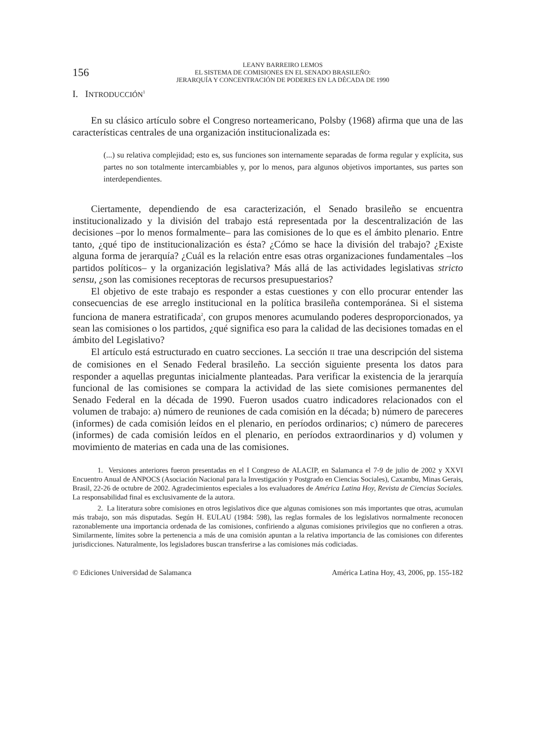156
LEANY BARREIRO LEMOS
EL SISTEMA DE COMISIONES EN EL SENADO BRASILEÑO:
JERARQUÍA Y CONCENTRACIÓN DE PODERES EN LA DÉCADA DE 1990
I. INTRODUCCIÓN<sup>1</sup>
En su clásico artículo sobre el Congreso norteamericano, Polsby (1968) afirma que una de las características centrales de una organización institucionalizada es:
(...) su relativa complejidad; esto es, sus funciones son internamente separadas de forma regular y explícita, sus partes no son totalmente intercambiables y, por lo menos, para algunos objetivos importantes, sus partes son interdependientes.
Ciertamente, dependiendo de esa caracterización, el Senado brasileño se encuentra institucionalizado y la división del trabajo está representada por la descentralización de las decisiones –por lo menos formalmente– para las comisiones de lo que es el ámbito plenario. Entre tanto, ¿qué tipo de institucionalización es ésta? ¿Cómo se hace la división del trabajo? ¿Existe alguna forma de jerarquía? ¿Cuál es la relación entre esas otras organizaciones fundamentales –los partidos políticos– y la organización legislativa? Más allá de las actividades legislativas stricto sensu, ¿son las comisiones receptoras de recursos presupuestarios?
El objetivo de este trabajo es responder a estas cuestiones y con ello procurar entender las consecuencias de ese arreglo institucional en la política brasileña contemporánea. Si el sistema funciona de manera estratificada<sup>2</sup>, con grupos menores acumulando poderes desproporcionados, ya sean las comisiones o los partidos, ¿qué significa eso para la calidad de las decisiones tomadas en el ámbito del Legislativo?
El artículo está estructurado en cuatro secciones. La sección II trae una descripción del sistema de comisiones en el Senado Federal brasileño. La sección siguiente presenta los datos para responder a aquellas preguntas inicialmente planteadas. Para verificar la existencia de la jerarquía funcional de las comisiones se compara la actividad de las siete comisiones permanentes del Senado Federal en la década de 1990. Fueron usados cuatro indicadores relacionados con el volumen de trabajo: a) número de reuniones de cada comisión en la década; b) número de pareceres (informes) de cada comisión leídos en el plenario, en períodos ordinarios; c) número de pareceres (informes) de cada comisión leídos en el plenario, en períodos extraordinarios y d) volumen y movimiento de materias en cada una de las comisiones.
1. Versiones anteriores fueron presentadas en el I Congreso de ALACIP, en Salamanca el 7-9 de julio de 2002 y XXVI Encuentro Anual de ANPOCS (Asociación Nacional para la Investigación y Postgrado en Ciencias Sociales), Caxambu, Minas Gerais, Brasil, 22-26 de octubre de 2002. Agradecimientos especiales a los evaluadores de América Latina Hoy, Revista de Ciencias Sociales. La responsabilidad final es exclusivamente de la autora.
2. La literatura sobre comisiones en otros legislativos dice que algunas comisiones son más importantes que otras, acumulan más trabajo, son más disputadas. Según H. EULAU (1984: 598), las reglas formales de los legislativos normalmente reconocen razonablemente una importancia ordenada de las comisiones, confiriendo a algunas comisiones privilegios que no confieren a otras. Similarmente, límites sobre la pertenencia a más de una comisión apuntan a la relativa importancia de las comisiones con diferentes jurisdicciones. Naturalmente, los legisladores buscan transferirse a las comisiones más codiciadas.
© Ediciones Universidad de Salamanca América Latina Hoy, 43, 2006, pp. 155-182